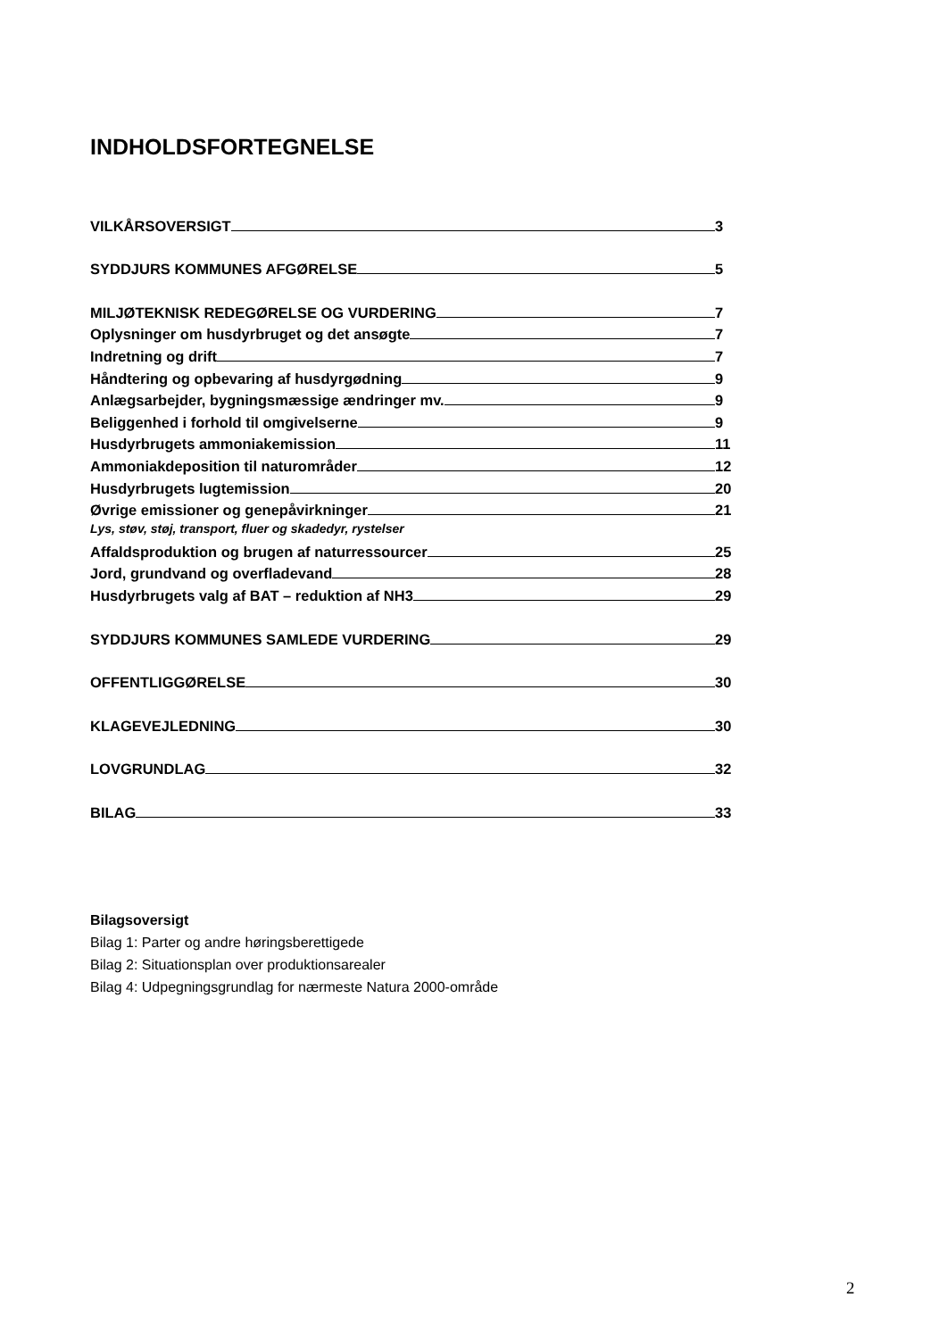INDHOLDSFORTEGNELSE
VILKÅRSOVERSIGT 3
SYDDJURS KOMMUNES AFGØRELSE 5
MILJØTEKNISK REDEGØRELSE OG VURDERING 7
Oplysninger om husdyrbruget og det ansøgte 7
Indretning og drift 7
Håndtering og opbevaring af husdyrgødning 9
Anlægsarbejder, bygningsmæssige ændringer mv. 9
Beliggenhed i forhold til omgivelserne 9
Husdyrbrugets ammoniakemission 11
Ammoniakdeposition til naturområder 12
Husdyrbrugets lugtemission 20
Øvrige emissioner og genepåvirkninger 21
Lys, støv, støj, transport, fluer og skadedyr, rystelser
Affaldsproduktion og brugen af naturressourcer 25
Jord, grundvand og overfladevand 28
Husdyrbrugets valg af BAT – reduktion af NH3 29
SYDDJURS KOMMUNES SAMLEDE VURDERING 29
OFFENTLIGGØRELSE 30
KLAGEVEJLEDNING 30
LOVGRUNDLAG 32
BILAG 33
Bilagsoversigt
Bilag 1: Parter og andre høringsberettigede
Bilag 2: Situationsplan over produktionsarealer
Bilag 4: Udpegningsgrundlag for nærmeste Natura 2000-område
2